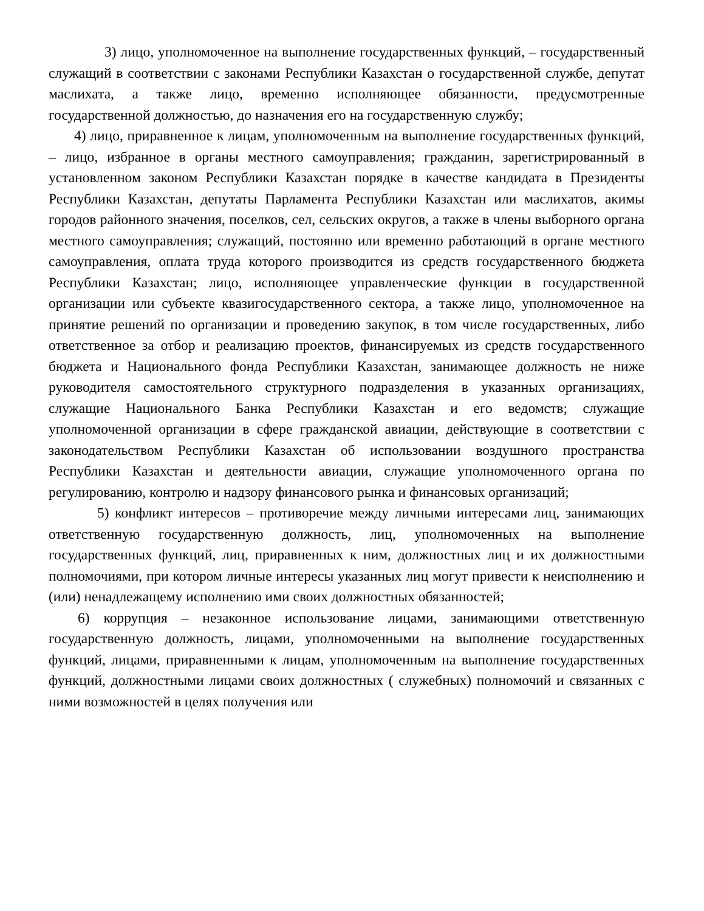3) лицо, уполномоченное на выполнение государственных функций, – государственный служащий в соответствии с законами Республики Казахстан о государственной службе, депутат маслихата, а также лицо, временно исполняющее обязанности, предусмотренные государственной должностью, до назначения его на государственную службу;
4) лицо, приравненное к лицам, уполномоченным на выполнение государственных функций, – лицо, избранное в органы местного самоуправления; гражданин, зарегистрированный в установленном законом Республики Казахстан порядке в качестве кандидата в Президенты Республики Казахстан, депутаты Парламента Республики Казахстан или маслихатов, акимы городов районного значения, поселков, сел, сельских округов, а также в члены выборного органа местного самоуправления; служащий, постоянно или временно работающий в органе местного самоуправления, оплата труда которого производится из средств государственного бюджета Республики Казахстан; лицо, исполняющее управленческие функции в государственной организации или субъекте квазигосударственного сектора, а также лицо, уполномоченное на принятие решений по организации и проведению закупок, в том числе государственных, либо ответственное за отбор и реализацию проектов, финансируемых из средств государственного бюджета и Национального фонда Республики Казахстан, занимающее должность не ниже руководителя самостоятельного структурного подразделения в указанных организациях, служащие Национального Банка Республики Казахстан и его ведомств; служащие уполномоченной организации в сфере гражданской авиации, действующие в соответствии с законодательством Республики Казахстан об использовании воздушного пространства Республики Казахстан и деятельности авиации, служащие уполномоченного органа по регулированию, контролю и надзору финансового рынка и финансовых организаций;
5) конфликт интересов – противоречие между личными интересами лиц, занимающих ответственную государственную должность, лиц, уполномоченных на выполнение государственных функций, лиц, приравненных к ним, должностных лиц и их должностными полномочиями, при котором личные интересы указанных лиц могут привести к неисполнению и (или) ненадлежащему исполнению ими своих должностных обязанностей;
6) коррупция – незаконное использование лицами, занимающими ответственную государственную должность, лицами, уполномоченными на выполнение государственных функций, лицами, приравненными к лицам, уполномоченным на выполнение государственных функций, должностными лицами своих должностных ( служебных) полномочий и связанных с ними возможностей в целях получения или